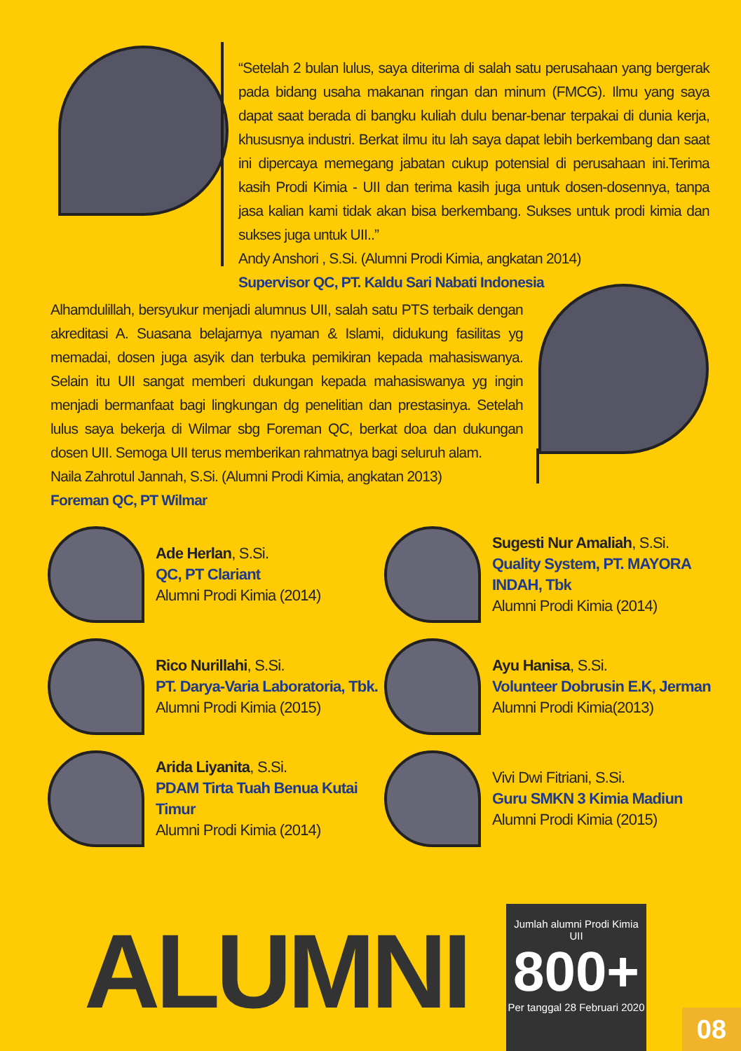“Setelah 2 bulan lulus, saya diterima di salah satu perusahaan yang bergerak pada bidang usaha makanan ringan dan minum (FMCG). Ilmu yang saya dapat saat berada di bangku kuliah dulu benar-benar terpakai di dunia kerja, khususnya industri. Berkat ilmu itu lah saya dapat lebih berkembang dan saat ini dipercaya memegang jabatan cukup potensial di perusahaan ini.Terima kasih Prodi Kimia - UII dan terima kasih juga untuk dosen-dosennya, tanpa jasa kalian kami tidak akan bisa berkembang. Sukses untuk prodi kimia dan sukses juga untuk UII..”
Andy Anshori , S.Si. (Alumni Prodi Kimia, angkatan 2014)
Supervisor QC, PT. Kaldu Sari Nabati Indonesia
Alhamdulillah, bersyukur menjadi alumnus UII, salah satu PTS terbaik dengan akreditasi A. Suasana belajarnya nyaman & Islami, didukung fasilitas yg memadai, dosen juga asyik dan terbuka pemikiran kepada mahasiswanya. Selain itu UII sangat memberi dukungan kepada mahasiswanya yg ingin menjadi bermanfaat bagi lingkungan dg penelitian dan prestasinya. Setelah lulus saya bekerja di Wilmar sbg Foreman QC, berkat doa dan dukungan dosen UII. Semoga UII terus memberikan rahmatnya bagi seluruh alam.
Naila Zahrotul Jannah, S.Si. (Alumni Prodi Kimia, angkatan 2013)
Foreman QC, PT Wilmar
Ade Herlan, S.Si.
QC, PT Clariant
Alumni Prodi Kimia (2014)
Sugesti Nur Amaliah, S.Si.
Quality System, PT. MAYORA INDAH, Tbk
Alumni Prodi Kimia (2014)
Rico Nurillahi, S.Si.
PT. Darya-Varia Laboratoria, Tbk.
Alumni Prodi Kimia (2015)
Ayu Hanisa, S.Si.
Volunteer Dobrusin E.K, Jerman
Alumni Prodi Kimia(2013)
Arida Liyanita, S.Si.
PDAM Tirta Tuah Benua Kutai Timur
Alumni Prodi Kimia (2014)
Vivi Dwi Fitriani, S.Si.
Guru SMKN 3 Kimia Madiun
Alumni Prodi Kimia (2015)
ALUMNI
Jumlah alumni Prodi Kimia UII
800+
Per tanggal 28 Februari 2020
08